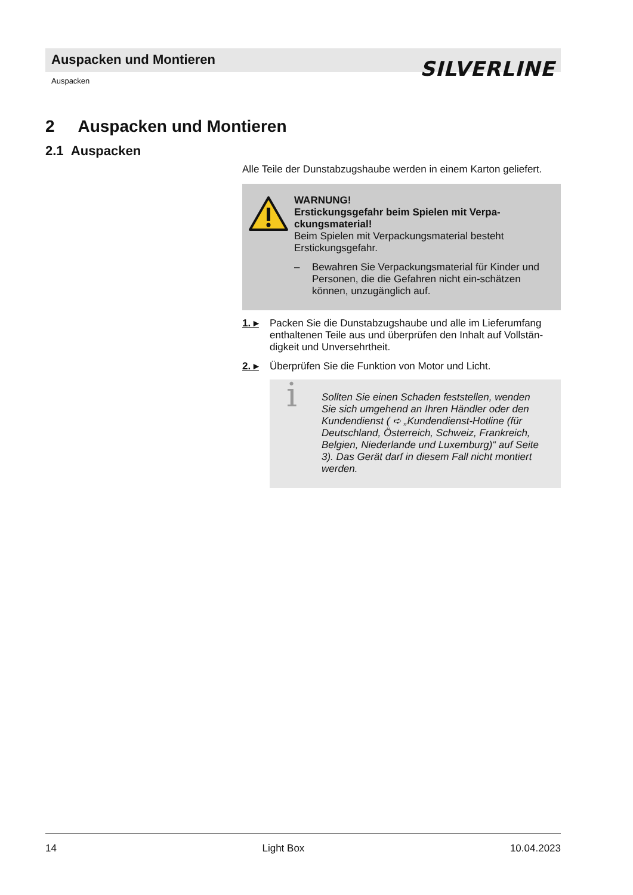Auspacken und Montieren
SILVERLINE
Auspacken
2 Auspacken und Montieren
2.1 Auspacken
Alle Teile der Dunstabzugshaube werden in einem Karton geliefert.
WARNUNG!
Erstickungsgefahr beim Spielen mit Verpa-ckungsmaterial!
Beim Spielen mit Verpackungsmaterial besteht Erstickungsgefahr.
– Bewahren Sie Verpackungsmaterial für Kinder und Personen, die die Gefahren nicht ein-schätzen können, unzugänglich auf.
1. ▸ Packen Sie die Dunstabzugshaube und alle im Lieferumfang enthaltenen Teile aus und überprüfen den Inhalt auf Vollstän-digkeit und Unversehrtheit.
2. ▸ Überprüfen Sie die Funktion von Motor und Licht.
i Sollten Sie einen Schaden feststellen, wenden Sie sich umgehend an Ihren Händler oder den Kundendienst ( ➪ „Kundendienst-Hotline (für Deutschland, Österreich, Schweiz, Frankreich, Belgien, Niederlande und Luxemburg)“ auf Seite 3). Das Gerät darf in diesem Fall nicht montiert werden.
14 Light Box 10.04.2023